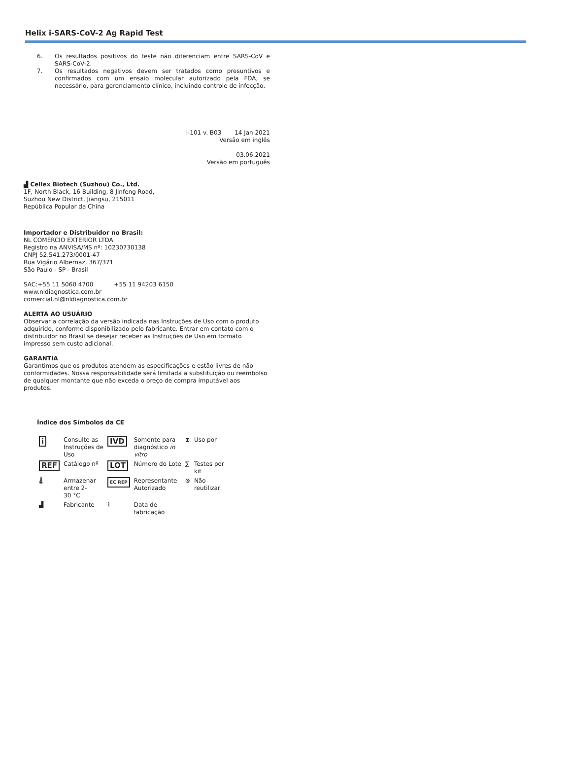Helix i-SARS-CoV-2 Ag Rapid Test
6. Os resultados positivos do teste não diferenciam entre SARS-CoV e SARS-CoV-2.
7. Os resultados negativos devem ser tratados como presuntivos e confirmados com um ensaio molecular autorizado pela FDA, se necessário, para gerenciamento clínico, incluindo controle de infecção.
i-101 v. B03 14 Jan 2021
Versão em inglês
03.06.2021
Versão em português
▟ Cellex Biotech (Suzhou) Co., Ltd.
1F, North Black, 16 Building, 8 Jinfeng Road,
Suzhou New District, Jiangsu, 215011
República Popular da China
Importador e Distribuidor no Brasil:
NL COMERCIO EXTERIOR LTDA
Registro na ANVISA/MS nº: 10230730138
CNPJ 52.541.273/0001-47
Rua Vigário Albernaz, 367/371
São Paulo - SP - Brasil
SAC:+55 11 5060 4700 +55 11 94203 6150
www.nldiagnostica.com.br
comercial.nl@nldiagnostica.com.br
ALERTA AO USUÁRIO
Observar a correlação da versão indicada nas Instruções de Uso com o produto adquirido, conforme disponibilizado pelo fabricante. Entrar em contato com o distribuidor no Brasil se desejar receber as Instruções de Uso em formato impresso sem custo adicional.
GARANTIA
Garantimos que os produtos atendem as especificações e estão livres de não conformidades. Nossa responsabilidade será limitada a substituição ou reembolso de qualquer montante que não exceda o preço de compra imputável aos produtos.
Índice dos Símbolos da CE
| i | Consulte as Instruções de Uso | IVD | Somente para diagnóstico in vitro | ⧗ | Uso por |
| REF | Catálogo nº | LOT | Número do Lote | ∑ | Testes por kit |
| 🌡 | Armazenar entre 2- 30 °C | EC REP | Representante Autorizado | ⊗ | Não reutilizar |
| ▟ | Fabricante | ⌇ | Data de fabricação | | |